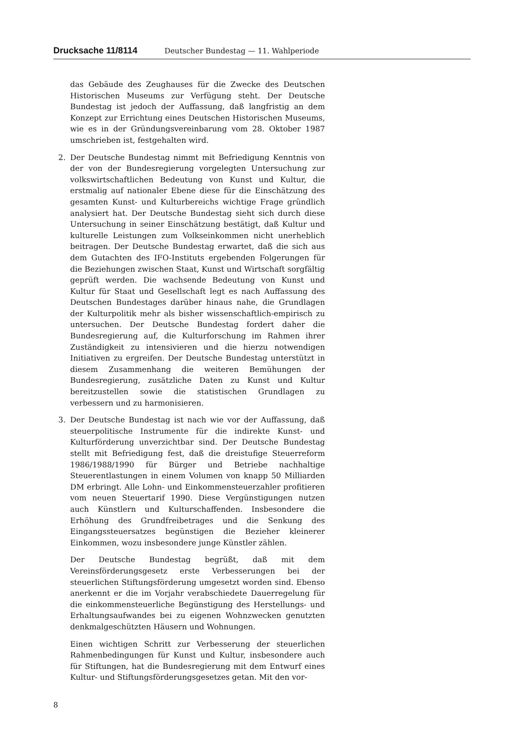Drucksache 11/8114 Deutscher Bundestag — 11. Wahlperiode
das Gebäude des Zeughauses für die Zwecke des Deutschen Historischen Museums zur Verfügung steht. Der Deutsche Bundestag ist jedoch der Auffassung, daß langfristig an dem Konzept zur Errichtung eines Deutschen Historischen Museums, wie es in der Gründungsvereinbarung vom 28. Oktober 1987 umschrieben ist, festgehalten wird.
2. Der Deutsche Bundestag nimmt mit Befriedigung Kenntnis von der von der Bundesregierung vorgelegten Untersuchung zur volkswirtschaftlichen Bedeutung von Kunst und Kultur, die erstmalig auf nationaler Ebene diese für die Einschätzung des gesamten Kunst- und Kulturbereichs wichtige Frage gründlich analysiert hat. Der Deutsche Bundestag sieht sich durch diese Untersuchung in seiner Einschätzung bestätigt, daß Kultur und kulturelle Leistungen zum Volkseinkommen nicht unerheblich beitragen. Der Deutsche Bundestag erwartet, daß die sich aus dem Gutachten des IFO-Instituts ergebenden Folgerungen für die Beziehungen zwischen Staat, Kunst und Wirtschaft sorgfältig geprüft werden. Die wachsende Bedeutung von Kunst und Kultur für Staat und Gesellschaft legt es nach Auffassung des Deutschen Bundestages darüber hinaus nahe, die Grundlagen der Kulturpolitik mehr als bisher wissenschaftlich-empirisch zu untersuchen. Der Deutsche Bundestag fordert daher die Bundesregierung auf, die Kulturforschung im Rahmen ihrer Zuständigkeit zu intensivieren und die hierzu notwendigen Initiativen zu ergreifen. Der Deutsche Bundestag unterstützt in diesem Zusammenhang die weiteren Bemühungen der Bundesregierung, zusätzliche Daten zu Kunst und Kultur bereitzustellen sowie die statistischen Grundlagen zu verbessern und zu harmonisieren.
3. Der Deutsche Bundestag ist nach wie vor der Auffassung, daß steuerpolitische Instrumente für die indirekte Kunst- und Kulturförderung unverzichtbar sind. Der Deutsche Bundestag stellt mit Befriedigung fest, daß die dreistufige Steuerreform 1986/1988/1990 für Bürger und Betriebe nachhaltige Steuerentlastungen in einem Volumen von knapp 50 Milliarden DM erbringt. Alle Lohn- und Einkommensteuerzahler profitieren vom neuen Steuertarif 1990. Diese Vergünstigungen nutzen auch Künstlern und Kulturschaffenden. Insbesondere die Erhöhung des Grundfreibetrages und die Senkung des Eingangssteuersatzes begünstigen die Bezieher kleinerer Einkommen, wozu insbesondere junge Künstler zählen.
Der Deutsche Bundestag begrüßt, daß mit dem Vereinsförderungsgesetz erste Verbesserungen bei der steuerlichen Stiftungsförderung umgesetzt worden sind. Ebenso anerkennt er die im Vorjahr verabschiedete Dauerregelung für die einkommensteuerliche Begünstigung des Herstellungs- und Erhaltungsaufwandes bei zu eigenen Wohnzwecken genutzten denkmalgeschützten Häusern und Wohnungen.
Einen wichtigen Schritt zur Verbesserung der steuerlichen Rahmenbedingungen für Kunst und Kultur, insbesondere auch für Stiftungen, hat die Bundesregierung mit dem Entwurf eines Kultur- und Stiftungsförderungsgesetzes getan. Mit den vor-
8